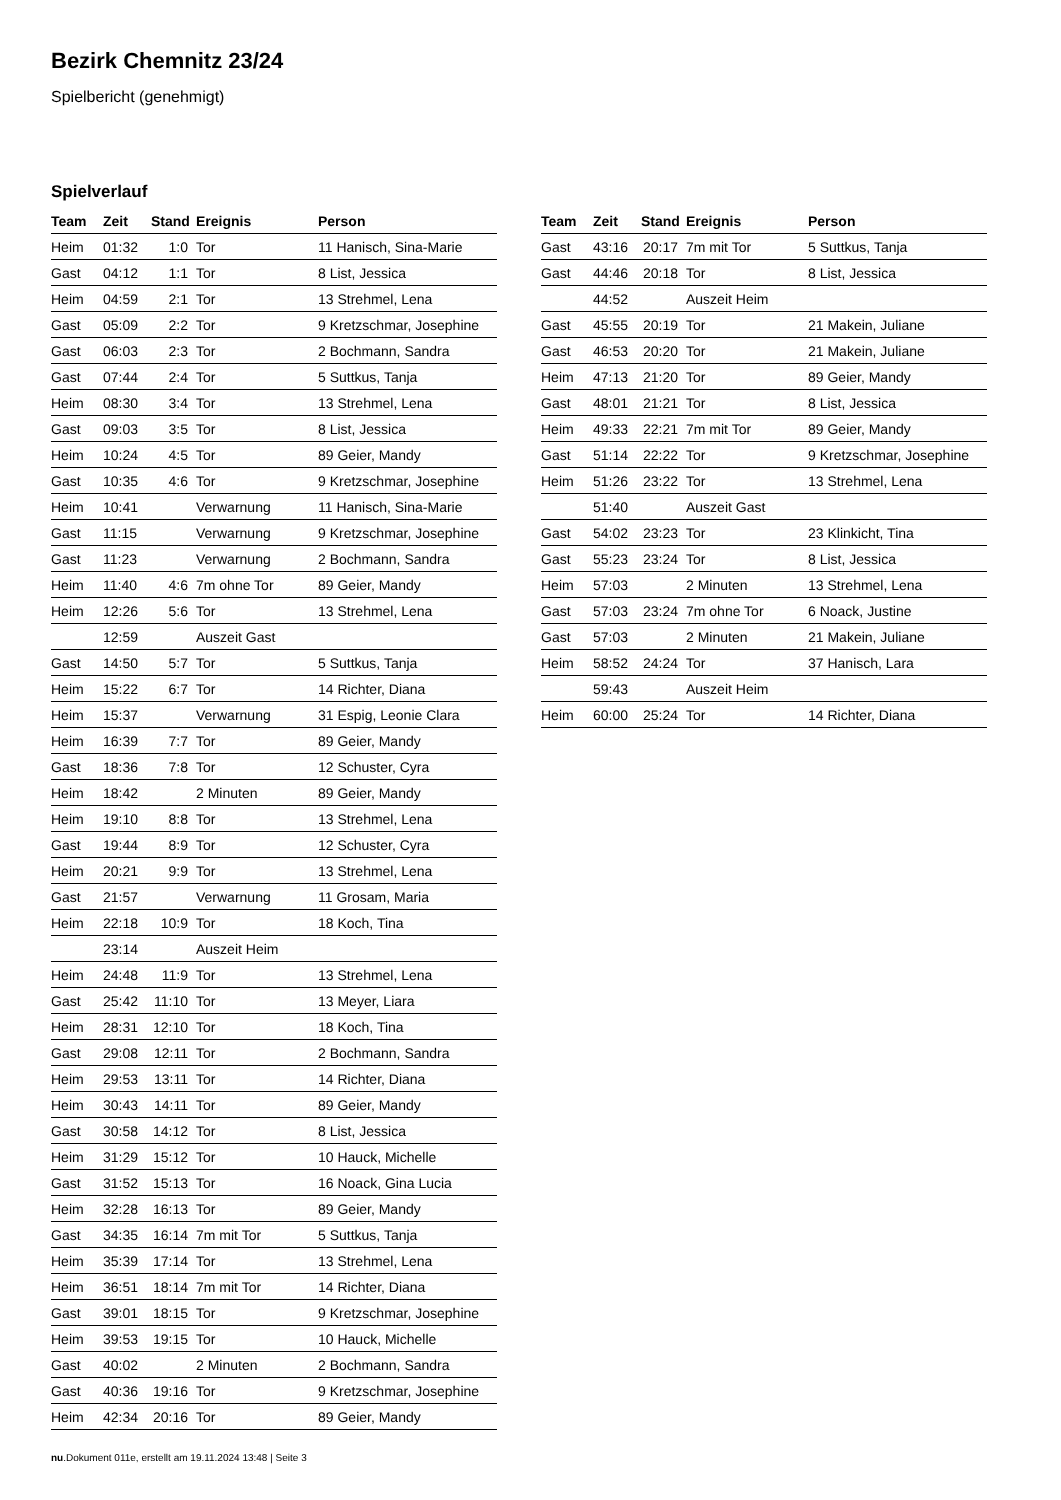Bezirk Chemnitz 23/24
Spielbericht (genehmigt)
Spielverlauf
| Team | Zeit | Stand | Ereignis | Person |
| --- | --- | --- | --- | --- |
| Heim | 01:32 | 1:0 | Tor | 11 Hanisch, Sina-Marie |
| Gast | 04:12 | 1:1 | Tor | 8 List, Jessica |
| Heim | 04:59 | 2:1 | Tor | 13 Strehmel, Lena |
| Gast | 05:09 | 2:2 | Tor | 9 Kretzschmar, Josephine |
| Gast | 06:03 | 2:3 | Tor | 2 Bochmann, Sandra |
| Gast | 07:44 | 2:4 | Tor | 5 Suttkus, Tanja |
| Heim | 08:30 | 3:4 | Tor | 13 Strehmel, Lena |
| Gast | 09:03 | 3:5 | Tor | 8 List, Jessica |
| Heim | 10:24 | 4:5 | Tor | 89 Geier, Mandy |
| Gast | 10:35 | 4:6 | Tor | 9 Kretzschmar, Josephine |
| Heim | 10:41 | | Verwarnung | 11 Hanisch, Sina-Marie |
| Gast | 11:15 | | Verwarnung | 9 Kretzschmar, Josephine |
| Gast | 11:23 | | Verwarnung | 2 Bochmann, Sandra |
| Heim | 11:40 | 4:6 | 7m ohne Tor | 89 Geier, Mandy |
| Heim | 12:26 | 5:6 | Tor | 13 Strehmel, Lena |
| | 12:59 | | Auszeit Gast | |
| Gast | 14:50 | 5:7 | Tor | 5 Suttkus, Tanja |
| Heim | 15:22 | 6:7 | Tor | 14 Richter, Diana |
| Heim | 15:37 | | Verwarnung | 31 Espig, Leonie Clara |
| Heim | 16:39 | 7:7 | Tor | 89 Geier, Mandy |
| Gast | 18:36 | 7:8 | Tor | 12 Schuster, Cyra |
| Heim | 18:42 | | 2 Minuten | 89 Geier, Mandy |
| Heim | 19:10 | 8:8 | Tor | 13 Strehmel, Lena |
| Gast | 19:44 | 8:9 | Tor | 12 Schuster, Cyra |
| Heim | 20:21 | 9:9 | Tor | 13 Strehmel, Lena |
| Gast | 21:57 | | Verwarnung | 11 Grosam, Maria |
| Heim | 22:18 | 10:9 | Tor | 18 Koch, Tina |
| | 23:14 | | Auszeit Heim | |
| Heim | 24:48 | 11:9 | Tor | 13 Strehmel, Lena |
| Gast | 25:42 | 11:10 | Tor | 13 Meyer, Liara |
| Heim | 28:31 | 12:10 | Tor | 18 Koch, Tina |
| Gast | 29:08 | 12:11 | Tor | 2 Bochmann, Sandra |
| Heim | 29:53 | 13:11 | Tor | 14 Richter, Diana |
| Heim | 30:43 | 14:11 | Tor | 89 Geier, Mandy |
| Gast | 30:58 | 14:12 | Tor | 8 List, Jessica |
| Heim | 31:29 | 15:12 | Tor | 10 Hauck, Michelle |
| Gast | 31:52 | 15:13 | Tor | 16 Noack, Gina Lucia |
| Heim | 32:28 | 16:13 | Tor | 89 Geier, Mandy |
| Gast | 34:35 | 16:14 | 7m mit Tor | 5 Suttkus, Tanja |
| Heim | 35:39 | 17:14 | Tor | 13 Strehmel, Lena |
| Heim | 36:51 | 18:14 | 7m mit Tor | 14 Richter, Diana |
| Gast | 39:01 | 18:15 | Tor | 9 Kretzschmar, Josephine |
| Heim | 39:53 | 19:15 | Tor | 10 Hauck, Michelle |
| Gast | 40:02 | | 2 Minuten | 2 Bochmann, Sandra |
| Gast | 40:36 | 19:16 | Tor | 9 Kretzschmar, Josephine |
| Heim | 42:34 | 20:16 | Tor | 89 Geier, Mandy |
| Team | Zeit | Stand | Ereignis | Person |
| --- | --- | --- | --- | --- |
| Gast | 43:16 | 20:17 | 7m mit Tor | 5 Suttkus, Tanja |
| Gast | 44:46 | 20:18 | Tor | 8 List, Jessica |
| | 44:52 | | Auszeit Heim | |
| Gast | 45:55 | 20:19 | Tor | 21 Makein, Juliane |
| Gast | 46:53 | 20:20 | Tor | 21 Makein, Juliane |
| Heim | 47:13 | 21:20 | Tor | 89 Geier, Mandy |
| Gast | 48:01 | 21:21 | Tor | 8 List, Jessica |
| Heim | 49:33 | 22:21 | 7m mit Tor | 89 Geier, Mandy |
| Gast | 51:14 | 22:22 | Tor | 9 Kretzschmar, Josephine |
| Heim | 51:26 | 23:22 | Tor | 13 Strehmel, Lena |
| | 51:40 | | Auszeit Gast | |
| Gast | 54:02 | 23:23 | Tor | 23 Klinkicht, Tina |
| Gast | 55:23 | 23:24 | Tor | 8 List, Jessica |
| Heim | 57:03 | | 2 Minuten | 13 Strehmel, Lena |
| Gast | 57:03 | 23:24 | 7m ohne Tor | 6 Noack, Justine |
| Gast | 57:03 | | 2 Minuten | 21 Makein, Juliane |
| Heim | 58:52 | 24:24 | Tor | 37 Hanisch, Lara |
| | 59:43 | | Auszeit Heim | |
| Heim | 60:00 | 25:24 | Tor | 14 Richter, Diana |
nu.Dokument 011e, erstellt am 19.11.2024 13:48 | Seite 3